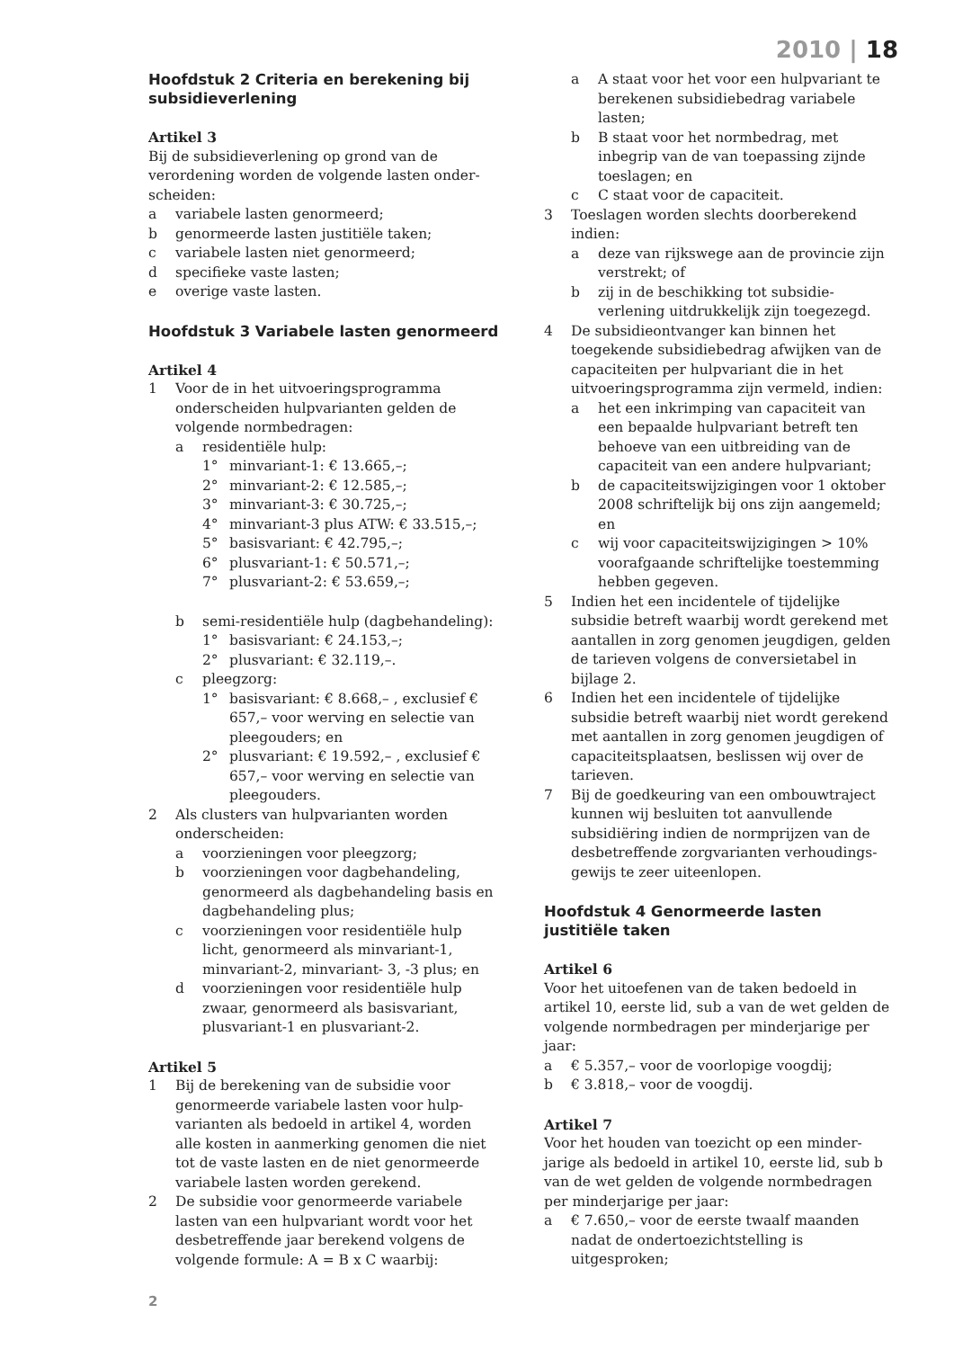2010 | 18
Hoofdstuk 2 Criteria en berekening bij subsidieverlening
Artikel 3
Bij de subsidieverlening op grond van de verordening worden de volgende lasten onder-scheiden:
a variabele lasten genormeerd;
b genormeerde lasten justitiële taken;
c variabele lasten niet genormeerd;
d specifieke vaste lasten;
e overige vaste lasten.
Hoofdstuk 3 Variabele lasten genormeerd
Artikel 4
1 Voor de in het uitvoeringsprogramma onderscheiden hulpvarianten gelden de volgende normbedragen:
a residentiële hulp:
1° minvariant-1: € 13.665,–;
2° minvariant-2: € 12.585,–;
3° minvariant-3: € 30.725,–;
4° minvariant-3 plus ATW: € 33.515,–;
5° basisvariant: € 42.795,–;
6° plusvariant-1: € 50.571,–;
7° plusvariant-2: € 53.659,–;
b semi-residentiële hulp (dagbehandeling):
1° basisvariant: € 24.153,–;
2° plusvariant: € 32.119,–.
c pleegzorg:
1° basisvariant: € 8.668,– , exclusief € 657,– voor werving en selectie van pleegouders; en
2° plusvariant: € 19.592,– , exclusief € 657,– voor werving en selectie van pleegouders.
2 Als clusters van hulpvarianten worden onderscheiden:
a voorzieningen voor pleegzorg;
b voorzieningen voor dagbehandeling, genormeerd als dagbehandeling basis en dagbehandeling plus;
c voorzieningen voor residentiële hulp licht, genormeerd als minvariant-1, minvariant-2, minvariant- 3, -3 plus; en
d voorzieningen voor residentiële hulp zwaar, genormeerd als basisvariant, plusvariant-1 en plusvariant-2.
Artikel 5
1 Bij de berekening van de subsidie voor genormeerde variabele lasten voor hulp-varianten als bedoeld in artikel 4, worden alle kosten in aanmerking genomen die niet tot de vaste lasten en de niet genormeerde variabele lasten worden gerekend.
2 De subsidie voor genormeerde variabele lasten van een hulpvariant wordt voor het desbetreffende jaar berekend volgens de volgende formule: A = B x C waarbij:
a A staat voor het voor een hulpvariant te berekenen subsidiebedrag variabele lasten;
b B staat voor het normbedrag, met inbegrip van de van toepassing zijnde toeslagen; en
c C staat voor de capaciteit.
3 Toeslagen worden slechts doorberekend indien:
a deze van rijkswege aan de provincie zijn verstrekt; of
b zij in de beschikking tot subsidie-verlening uitdrukkelijk zijn toegezegd.
4 De subsidieontvanger kan binnen het toegekende subsidiebedrag afwijken van de capaciteiten per hulpvariant die in het uitvoeringsprogramma zijn vermeld, indien:
a het een inkrimping van capaciteit van een bepaalde hulpvariant betreft ten behoeve van een uitbreiding van de capaciteit van een andere hulpvariant;
b de capaciteitswijzigingen voor 1 oktober 2008 schriftelijk bij ons zijn aangemeld; en
c wij voor capaciteitswijzigingen > 10% voorafgaande schriftelijke toestemming hebben gegeven.
5 Indien het een incidentele of tijdelijke subsidie betreft waarbij wordt gerekend met aantallen in zorg genomen jeugdigen, gelden de tarieven volgens de conversietabel in bijlage 2.
6 Indien het een incidentele of tijdelijke subsidie betreft waarbij niet wordt gerekend met aantallen in zorg genomen jeugdigen of capaciteitsplaatsen, beslissen wij over de tarieven.
7 Bij de goedkeuring van een ombouwtraject kunnen wij besluiten tot aanvullende subsidiëring indien de normprijzen van de desbetreffende zorgvarianten verhoudings-gewijs te zeer uiteenlopen.
Hoofdstuk 4 Genormeerde lasten justitiële taken
Artikel 6
Voor het uitoefenen van de taken bedoeld in artikel 10, eerste lid, sub a van de wet gelden de volgende normbedragen per minderjarige per jaar:
a € 5.357,– voor de voorlopige voogdij;
b € 3.818,– voor de voogdij.
Artikel 7
Voor het houden van toezicht op een minder-jarige als bedoeld in artikel 10, eerste lid, sub b van de wet gelden de volgende normbedragen per minderjarige per jaar:
a € 7.650,– voor de eerste twaalf maanden nadat de ondertoezichtstelling is uitgesproken;
2